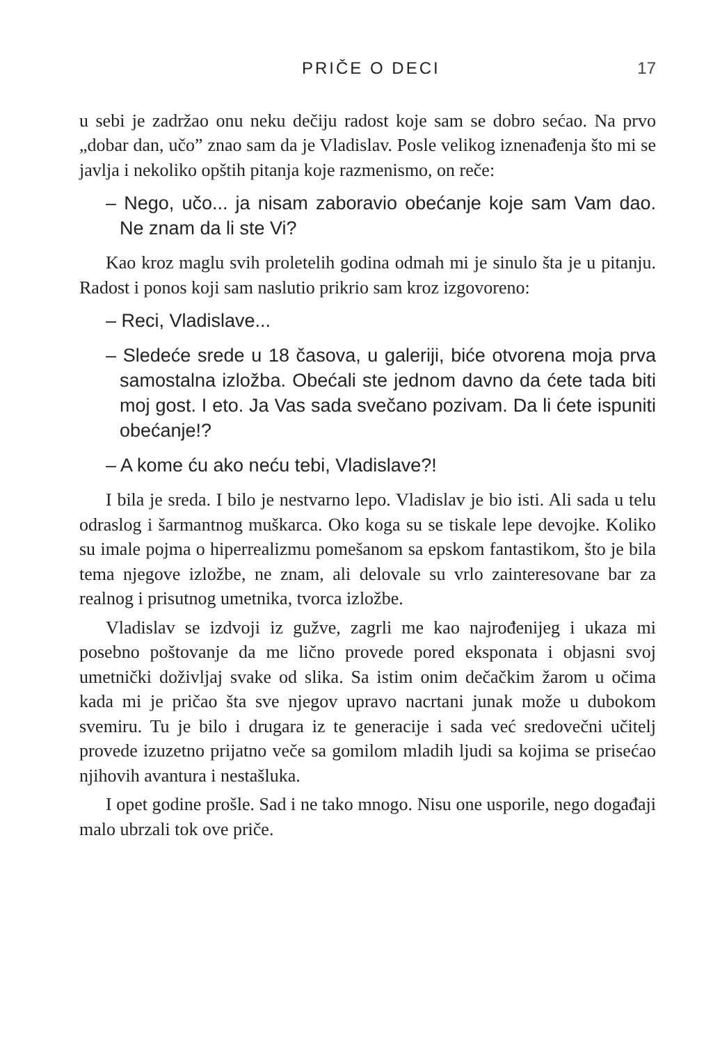PRIČE O DECI 17
u sebi je zadržao onu neku dečiju radost koje sam se dobro sećao. Na prvo „dobar dan, učo” znao sam da je Vladislav. Posle velikog iznenađenja što mi se javlja i nekoliko opštih pitanja koje razmenismo, on reče:
– Nego, učo... ja nisam zaboravio obećanje koje sam Vam dao. Ne znam da li ste Vi?
Kao kroz maglu svih proletelih godina odmah mi je sinulo šta je u pitanju. Radost i ponos koji sam naslutio prikrio sam kroz izgovoreno:
– Reci, Vladislave...
– Sledeće srede u 18 časova, u galeriji, biće otvorena moja prva samostalna izložba. Obećali ste jednom davno da ćete tada biti moj gost. I eto. Ja Vas sada svečano pozivam. Da li ćete ispuniti obećanje!?
– A kome ću ako neću tebi, Vladislave?!
I bila je sreda. I bilo je nestvarno lepo. Vladislav je bio isti. Ali sada u telu odraslog i šarmantnog muškarca. Oko koga su se tiskale lepe devojke. Koliko su imale pojma o hiperrealizmu pomešanom sa epskom fantastikom, što je bila tema njegove izložbe, ne znam, ali delovale su vrlo zainteresovane bar za realnog i prisutnog umetnika, tvorca izložbe.
Vladislav se izdvoji iz gužve, zagrli me kao najrođenijeg i ukaza mi posebno poštovanje da me lično provede pored eksponata i objasni svoj umetnički doživljaj svake od slika. Sa istim onim dečačkim žarom u očima kada mi je pričao šta sve njegov upravo nacrtani junak može u dubokom svemiru. Tu je bilo i drugara iz te generacije i sada već sredovečni učitelj provede izuzetno prijatno veče sa gomilom mladih ljudi sa kojima se prisećao njihovih avantura i nestašluka.
I opet godine prošle. Sad i ne tako mnogo. Nisu one usporile, nego događaji malo ubrzali tok ove priče.